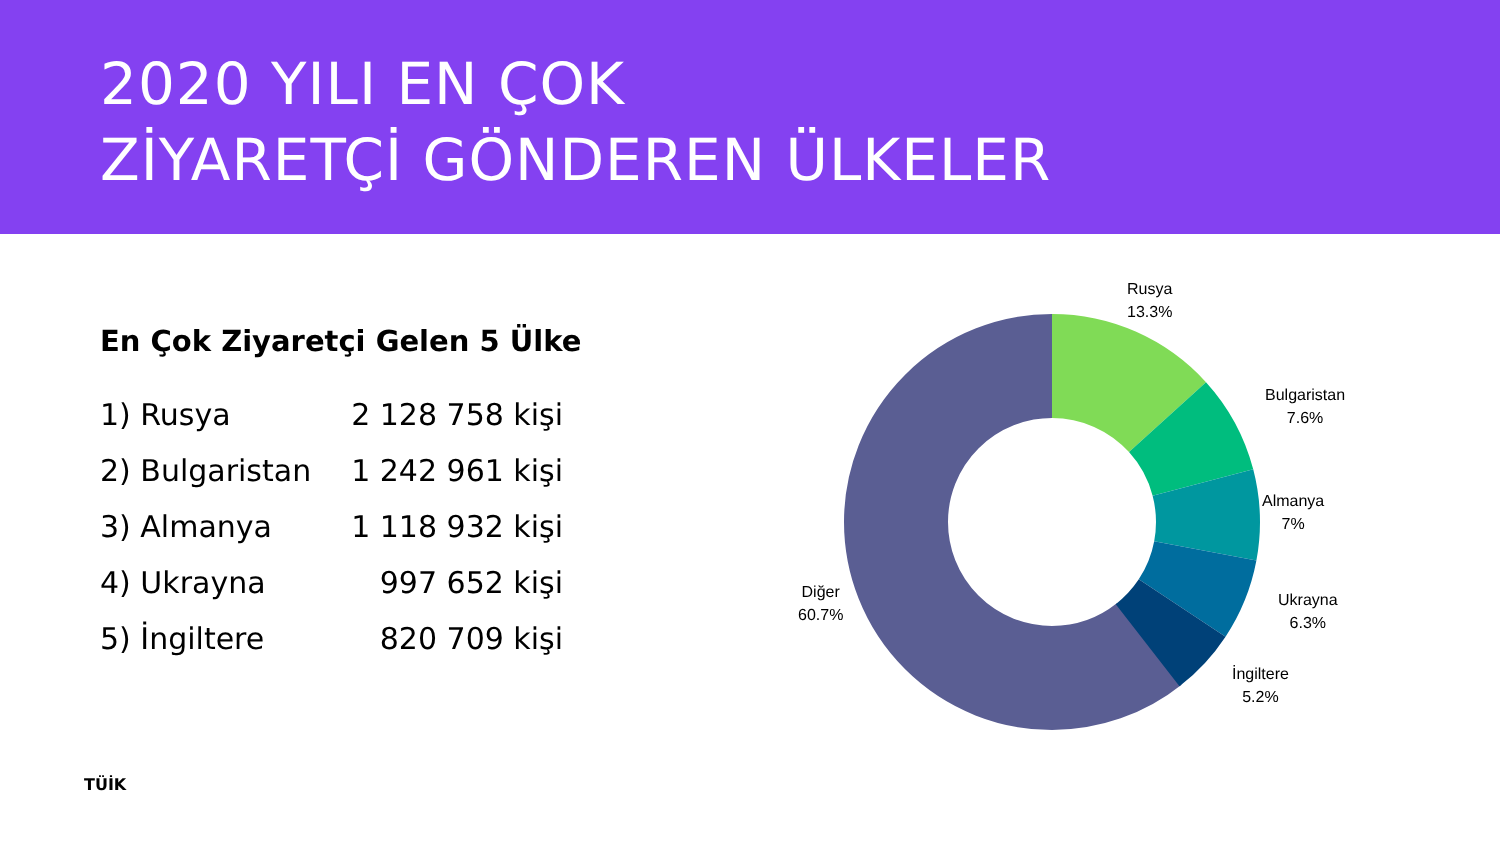2020 YILI EN ÇOK
ZİYARETÇİ GÖNDEREN ÜLKELER
En Çok Ziyaretçi Gelen 5 Ülke
| 1) Rusya | 2 128 758 kişi |
| 2) Bulgaristan | 1 242 961 kişi |
| 3) Almanya | 1 118 932 kişi |
| 4) Ukrayna | 997 652 kişi |
| 5) İngiltere | 820 709 kişi |
Rusya
13.3%
Bulgaristan
7.6%
Almanya
7%
Ukrayna
6.3%
İngiltere
5.2%
Diğer
60.7%
TÜİK